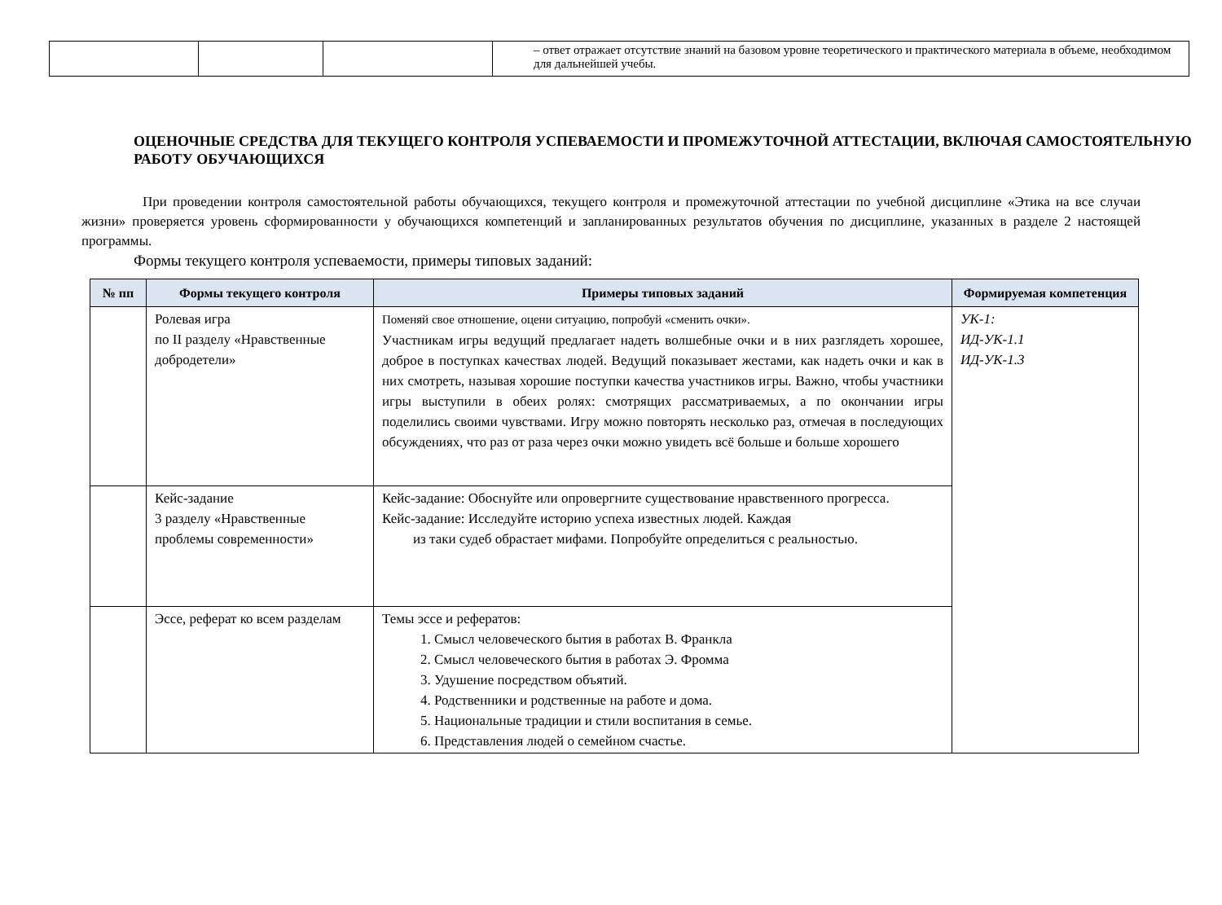| | | | – ответ отражает отсутствие знаний на базовом уровне теоретического и практического материала в объеме, необходимом для дальнейшей учебы. |
ОЦЕНОЧНЫЕ СРЕДСТВА ДЛЯ ТЕКУЩЕГО КОНТРОЛЯ УСПЕВАЕМОСТИ И ПРОМЕЖУТОЧНОЙ АТТЕСТАЦИИ, ВКЛЮЧАЯ САМОСТОЯТЕЛЬНУЮ РАБОТУ ОБУЧАЮЩИХСЯ
При проведении контроля самостоятельной работы обучающихся, текущего контроля и промежуточной аттестации по учебной дисциплине «Этика на все случаи жизни» проверяется уровень сформированности у обучающихся компетенций и запланированных результатов обучения по дисциплине, указанных в разделе 2 настоящей программы.
Формы текущего контроля успеваемости, примеры типовых заданий:
| № пп | Формы текущего контроля | Примеры типовых заданий | Формируемая компетенция |
| --- | --- | --- | --- |
| | Ролевая игра по II разделу «Нравственные добродетели» | Поменяй свое отношение, оцени ситуацию, попробуй «сменить очки». Участникам игры ведущий предлагает надеть волшебные очки и в них разглядеть хорошее, доброе в поступках качествах людей. Ведущий показывает жестами, как надеть очки и как в них смотреть, называя хорошие поступки качества участников игры. Важно, чтобы участники игры выступили в обеих ролях: смотрящих рассматриваемых, а по окончании игры поделились своими чувствами. Игру можно повторять несколько раз, отмечая в последующих обсуждениях, что раз от раза через очки можно увидеть всё больше и больше хорошего | УК-1: ИД-УК-1.1 ИД-УК-1.3 |
| | Кейс-задание 3 разделу «Нравственные проблемы современности» | Кейс-задание: Обоснуйте или опровергните существование нравственного прогресса. Кейс-задание: Исследуйте историю успеха известных людей. Каждая из таки судеб обрастает мифами. Попробуйте определиться с реальностью. | |
| | Эссе, реферат ко всем разделам | Темы эссе и рефератов: 1. Смысл человеческого бытия в работах В. Франкла 2. Смысл человеческого бытия в работах Э. Фромма 3. Удушение посредством объятий. 4. Родственники и родственные на работе и дома. 5. Национальные традиции и стили воспитания в семье. 6. Представления людей о семейном счастье. | |